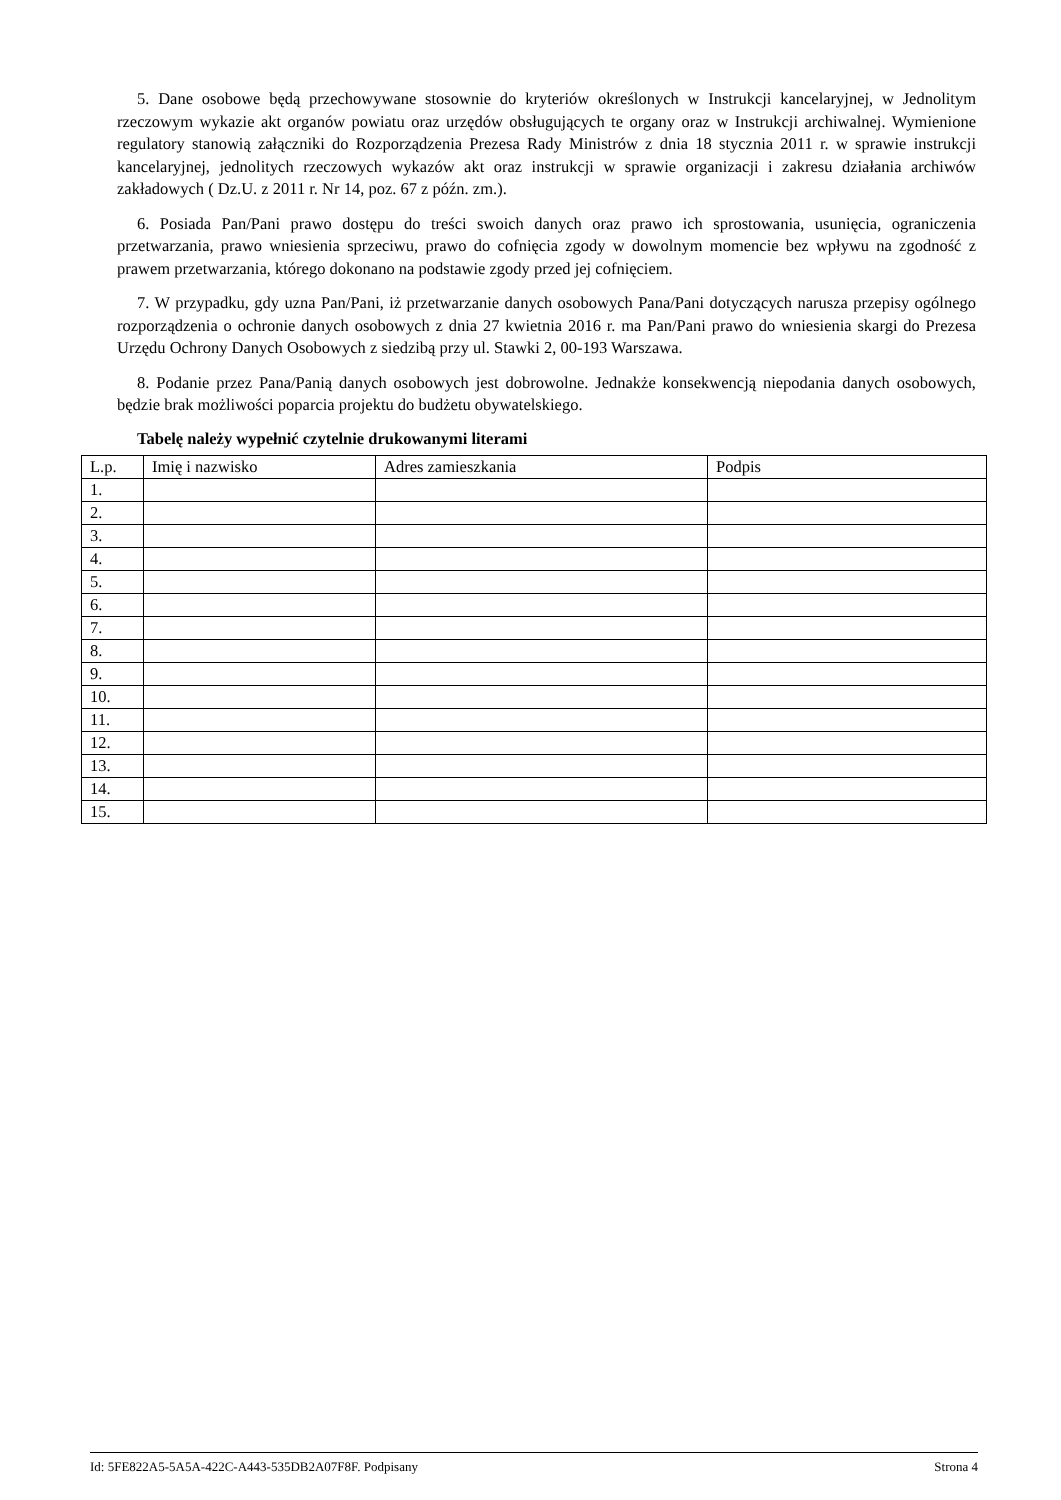5. Dane osobowe będą przechowywane stosownie do kryteriów określonych w Instrukcji kancelaryjnej, w Jednolitym rzeczowym wykazie akt organów powiatu oraz urzędów obsługujących te organy oraz w Instrukcji archiwalnej. Wymienione regulatory stanowią załączniki do Rozporządzenia Prezesa Rady Ministrów z dnia 18 stycznia 2011 r. w sprawie instrukcji kancelaryjnej, jednolitych rzeczowych wykazów akt oraz instrukcji w sprawie organizacji i zakresu działania archiwów zakładowych ( Dz.U. z 2011 r. Nr 14, poz. 67 z późn. zm.).
6. Posiada Pan/Pani prawo dostępu do treści swoich danych oraz prawo ich sprostowania, usunięcia, ograniczenia przetwarzania, prawo wniesienia sprzeciwu, prawo do cofnięcia zgody w dowolnym momencie bez wpływu na zgodność z prawem przetwarzania, którego dokonano na podstawie zgody przed jej cofnięciem.
7. W przypadku, gdy uzna Pan/Pani, iż przetwarzanie danych osobowych Pana/Pani dotyczących narusza przepisy ogólnego rozporządzenia o ochronie danych osobowych z dnia 27 kwietnia 2016 r. ma Pan/Pani prawo do wniesienia skargi do Prezesa Urzędu Ochrony Danych Osobowych z siedzibą przy ul. Stawki 2, 00-193 Warszawa.
8. Podanie przez Pana/Panią danych osobowych jest dobrowolne. Jednakże konsekwencją niepodania danych osobowych, będzie brak możliwości poparcia projektu do budżetu obywatelskiego.
Tabelę należy wypełnić czytelnie drukowanymi literami
| L.p. | Imię i nazwisko | Adres zamieszkania | Podpis |
| --- | --- | --- | --- |
| 1. | | | |
| 2. | | | |
| 3. | | | |
| 4. | | | |
| 5. | | | |
| 6. | | | |
| 7. | | | |
| 8. | | | |
| 9. | | | |
| 10. | | | |
| 11. | | | |
| 12. | | | |
| 13. | | | |
| 14. | | | |
| 15. | | | |
Id: 5FE822A5-5A5A-422C-A443-535DB2A07F8F. Podpisany Strona 4